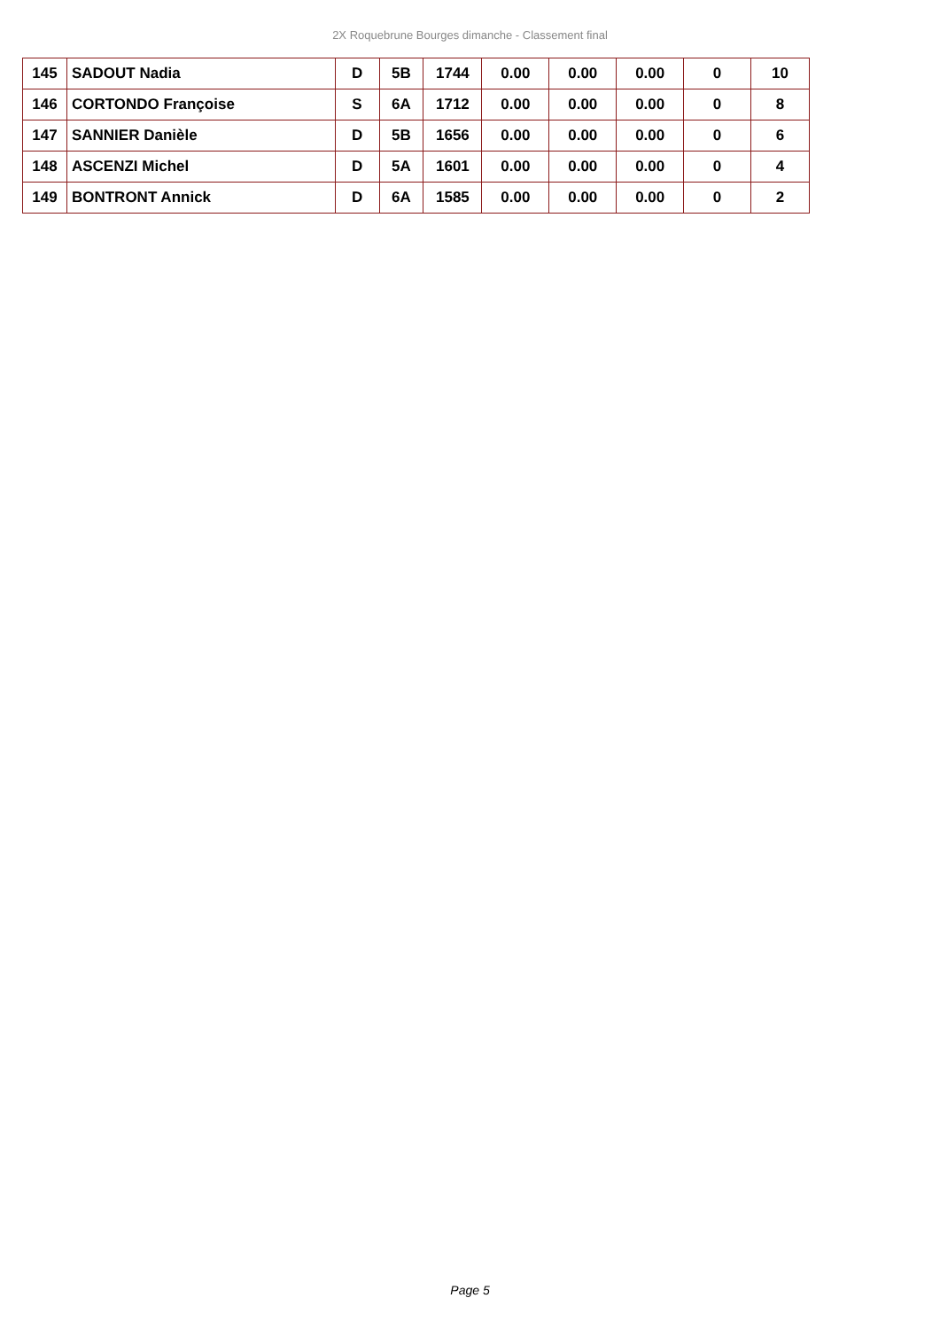2X Roquebrune Bourges dimanche - Classement final
| 145 | SADOUT Nadia | D | 5B | 1744 | 0.00 | 0.00 | 0.00 | 0 | 10 |
| 146 | CORTONDO Françoise | S | 6A | 1712 | 0.00 | 0.00 | 0.00 | 0 | 8 |
| 147 | SANNIER Danièle | D | 5B | 1656 | 0.00 | 0.00 | 0.00 | 0 | 6 |
| 148 | ASCENZI Michel | D | 5A | 1601 | 0.00 | 0.00 | 0.00 | 0 | 4 |
| 149 | BONTRONT Annick | D | 6A | 1585 | 0.00 | 0.00 | 0.00 | 0 | 2 |
Page 5